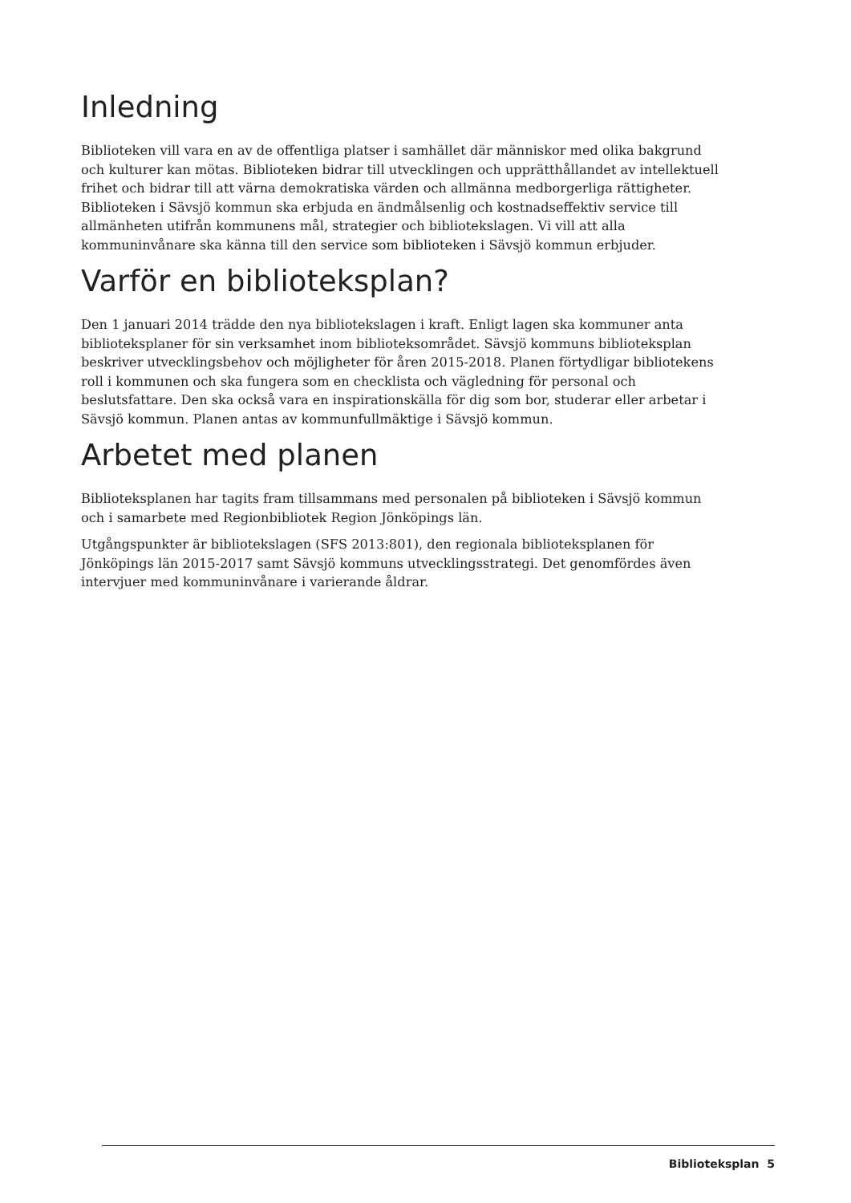Inledning
Biblioteken vill vara en av de offentliga platser i samhället där människor med olika bakgrund och kulturer kan mötas. Biblioteken bidrar till utvecklingen och upprätthållandet av intellektuell frihet och bidrar till att värna demokratiska värden och allmänna medborgerliga rättigheter. Biblioteken i Sävsjö kommun ska erbjuda en ändmålsenlig och kostnadseffektiv service till allmänheten utifrån kommunens mål, strategier och bibliotekslagen. Vi vill att alla kommuninvånare ska känna till den service som biblioteken i Sävsjö kommun erbjuder.
Varför en biblioteksplan?
Den 1 januari 2014 trädde den nya bibliotekslagen i kraft. Enligt lagen ska kommuner anta biblioteksplaner för sin verksamhet inom biblioteksområdet. Sävsjö kommuns biblioteksplan beskriver utvecklingsbehov och möjligheter för åren 2015-2018. Planen förtydligar bibliotekens roll i kommunen och ska fungera som en checklista och vägledning för personal och beslutsfattare. Den ska också vara en inspirationskälla för dig som bor, studerar eller arbetar i Sävsjö kommun. Planen antas av kommunfullmäktige i Sävsjö kommun.
Arbetet med planen
Biblioteksplanen har tagits fram tillsammans med personalen på biblioteken i Sävsjö kommun och i samarbete med Regionbibliotek Region Jönköpings län.
Utgångspunkter är bibliotekslagen (SFS 2013:801), den regionala biblioteksplanen för Jönköpings län 2015-2017 samt Sävsjö kommuns utvecklingsstrategi. Det genomfördes även intervjuer med kommuninvånare i varierande åldrar.
Biblioteksplan 5